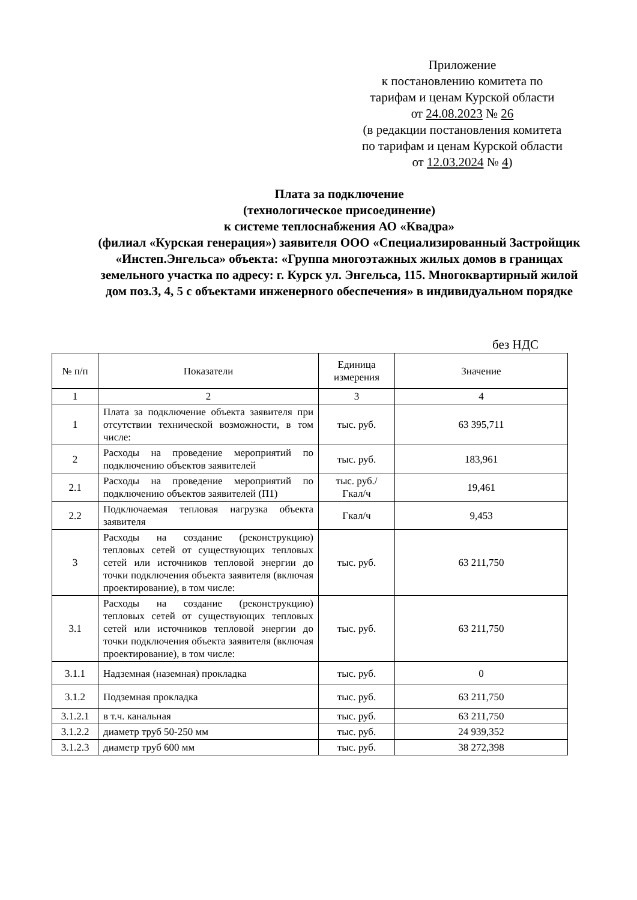Приложение
к постановлению комитета по
тарифам и ценам Курской области
от 24.08.2023 № 26
(в редакции постановления комитета
по тарифам и ценам Курской области
от 12.03.2024 № 4)
Плата за подключение
(технологическое присоединение)
к системе теплоснабжения АО «Квадра»
(филиал «Курская генерация») заявителя ООО «Специализированный Застройщик «Инстеп.Энгельса» объекта: «Группа многоэтажных жилых домов в границах земельного участка по адресу: г. Курск ул. Энгельса, 115. Многоквартирный жилой дом поз.3, 4, 5 с объектами инженерного обеспечения» в индивидуальном порядке
без НДС
| № п/п | Показатели | Единица измерения | Значение |
| --- | --- | --- | --- |
| 1 | 2 | 3 | 4 |
| 1 | Плата за подключение объекта заявителя при отсутствии технической возможности, в том числе: | тыс. руб. | 63 395,711 |
| 2 | Расходы на проведение мероприятий по подключению объектов заявителей | тыс. руб. | 183,961 |
| 2.1 | Расходы на проведение мероприятий по подключению объектов заявителей (П1) | тыс. руб./ Гкал/ч | 19,461 |
| 2.2 | Подключаемая тепловая нагрузка объекта заявителя | Гкал/ч | 9,453 |
| 3 | Расходы на создание (реконструкцию) тепловых сетей от существующих тепловых сетей или источников тепловой энергии до точки подключения объекта заявителя (включая проектирование), в том числе: | тыс. руб. | 63 211,750 |
| 3.1 | Расходы на создание (реконструкцию) тепловых сетей от существующих тепловых сетей или источников тепловой энергии до точки подключения объекта заявителя (включая проектирование), в том числе: | тыс. руб. | 63 211,750 |
| 3.1.1 | Надземная (наземная) прокладка | тыс. руб. | 0 |
| 3.1.2 | Подземная прокладка | тыс. руб. | 63 211,750 |
| 3.1.2.1 | в т.ч. канальная | тыс. руб. | 63 211,750 |
| 3.1.2.2 | диаметр труб 50-250 мм | тыс. руб. | 24 939,352 |
| 3.1.2.3 | диаметр труб 600 мм | тыс. руб. | 38 272,398 |